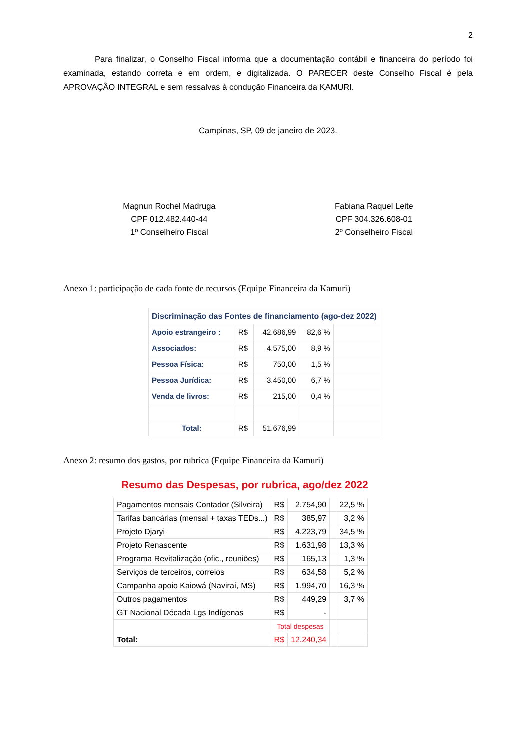2
Para finalizar, o Conselho Fiscal informa que a documentação contábil e financeira do período foi examinada, estando correta e em ordem, e digitalizada. O PARECER deste Conselho Fiscal é pela APROVAÇÃO INTEGRAL e sem ressalvas à condução Financeira da KAMURI.
Campinas, SP, 09 de janeiro de 2023.
Magnun Rochel Madruga
CPF 012.482.440-44
1º Conselheiro Fiscal
Fabiana Raquel Leite
CPF 304.326.608-01
2º Conselheiro Fiscal
Anexo 1: participação de cada fonte de recursos (Equipe Financeira da Kamuri)
| Discriminação das Fontes de financiamento (ago-dez 2022) | | | | |
| Apoio estrangeiro : | R$ | 42.686,99 | 82,6 % | |
| Associados: | R$ | 4.575,00 | 8,9 % | |
| Pessoa Física: | R$ | 750,00 | 1,5 % | |
| Pessoa Jurídica: | R$ | 3.450,00 | 6,7 % | |
| Venda de livros: | R$ | 215,00 | 0,4 % | |
| Total: | R$ | 51.676,99 | | |
Anexo 2: resumo dos gastos, por rubrica (Equipe Financeira da Kamuri)
Resumo das Despesas, por rubrica, ago/dez 2022
| Pagamentos mensais Contador (Silveira) | R$ | 2.754,90 | | 22,5 % |
| Tarifas bancárias (mensal + taxas TEDs...) | R$ | 385,97 | | 3,2 % |
| Projeto Djaryi | R$ | 4.223,79 | | 34,5 % |
| Projeto Renascente | R$ | 1.631,98 | | 13,3 % |
| Programa Revitalização (ofic., reuniões) | R$ | 165,13 | | 1,3 % |
| Serviços de terceiros, correios | R$ | 634,58 | | 5,2 % |
| Campanha apoio Kaiowá (Naviraí, MS) | R$ | 1.994,70 | | 16,3 % |
| Outros pagamentos | R$ | 449,29 | | 3,7 % |
| GT Nacional Década Lgs Indígenas | R$ | - | | |
| | Total despesas | | | |
| Total: | R$ | 12.240,34 | | |